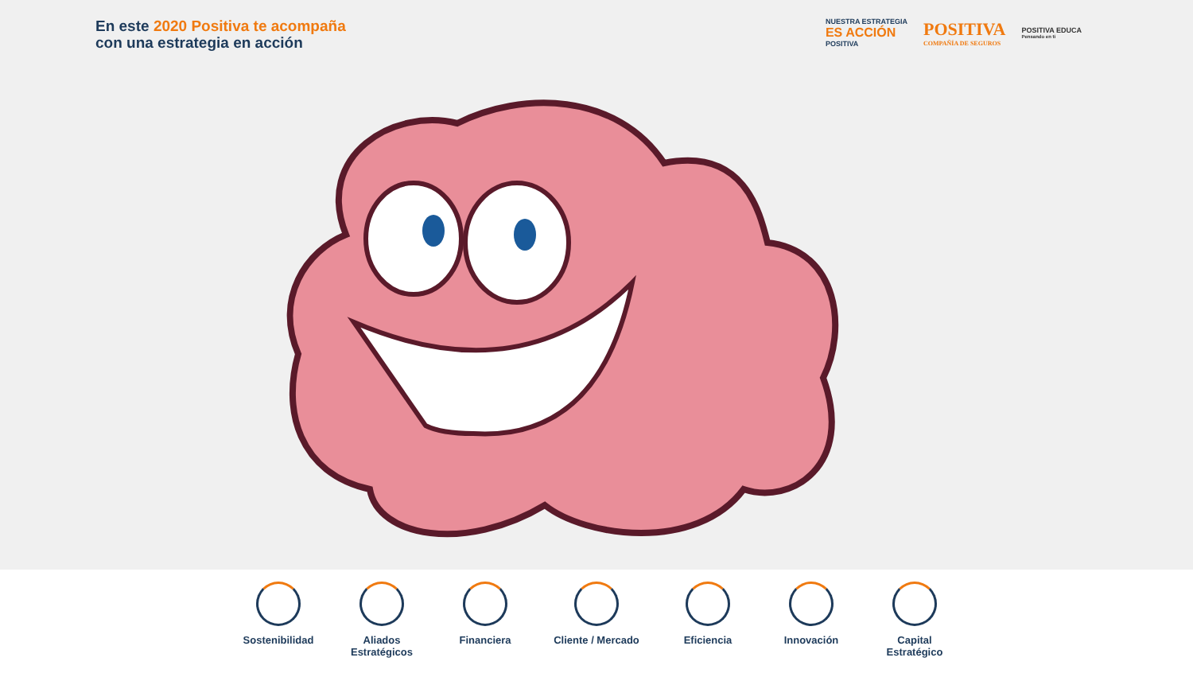En este 2020 Positiva te acompaña
con una estrategia en acción
NUESTRA ESTRATEGIA
ES ACCIÓN
POSITIVA
POSITIVA
COMPAÑÍA DE SEGUROS
POSITIVA EDUCA
Pensando en ti
Sostenibilidad
Aliados Estratégicos
Financiera Cliente / Mercado
Eficiencia Innovación Capital Estratégico